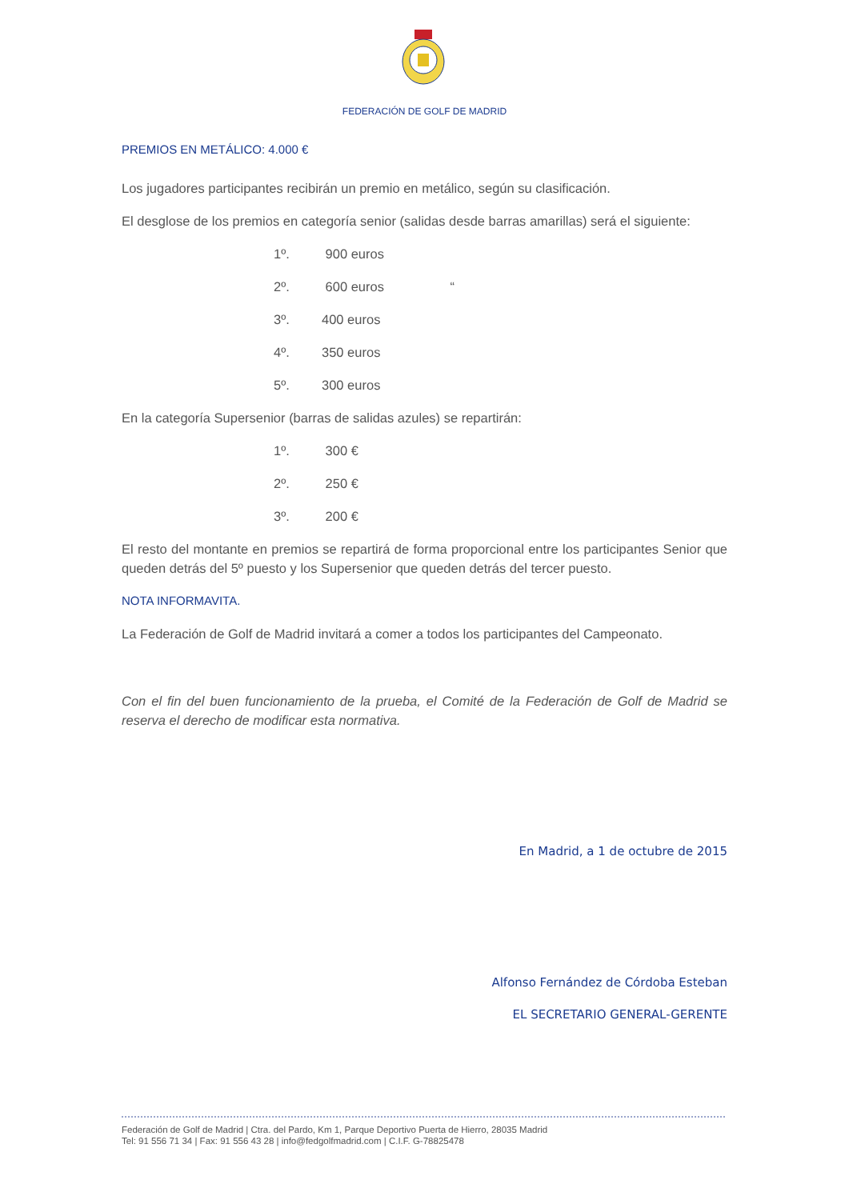FEDERACIÓN DE GOLF DE MADRID
PREMIOS EN METÁLICO: 4.000 €
Los jugadores participantes recibirán un premio en metálico, según su clasificación.
El desglose de los premios en categoría senior (salidas desde barras amarillas) será el siguiente:
1º. 900 euros
2º. 600 euros “
3º. 400 euros
4º. 350 euros
5º. 300 euros
En la categoría Supersenior (barras de salidas azules) se repartirán:
1º. 300 €
2º. 250 €
3º. 200 €
El resto del montante en premios se repartirá de forma proporcional entre los participantes Senior que queden detrás del 5º puesto y los Supersenior que queden detrás del tercer puesto.
NOTA INFORMAVITA.
La Federación de Golf de Madrid invitará a comer a todos los participantes del Campeonato.
Con el fin del buen funcionamiento de la prueba, el Comité de la Federación de Golf de Madrid se reserva el derecho de modificar esta normativa.
En Madrid, a 1 de octubre de 2015
Alfonso Fernández de Córdoba Esteban
EL SECRETARIO GENERAL-GERENTE
Federación de Golf de Madrid | Ctra. del Pardo, Km 1, Parque Deportivo Puerta de Hierro, 28035 Madrid
Tel: 91 556 71 34 | Fax: 91 556 43 28 | info@fedgolfmadrid.com | C.I.F. G-78825478